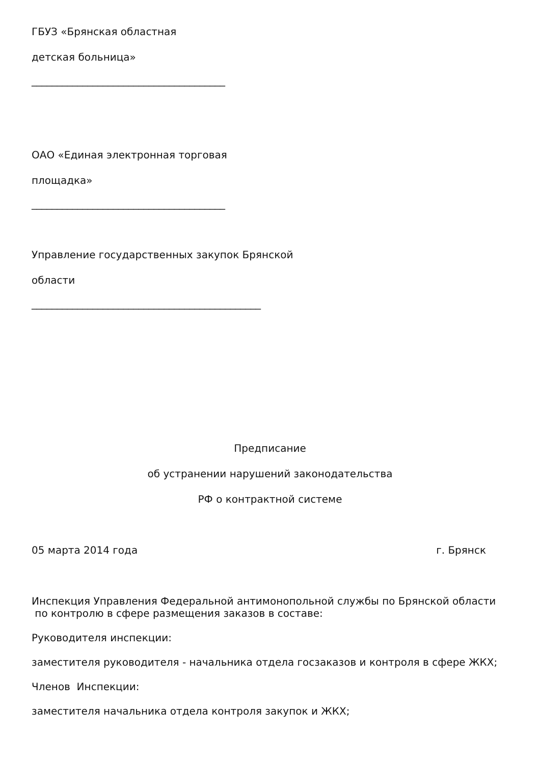ГБУЗ «Брянская областная
детская больница»
______________________________________
ОАО «Единая электронная торговая
площадка»
______________________________________
Управление государственных закупок Брянской
области
_____________________________________________
Предписание
об устранении нарушений законодательства
РФ о контрактной системе
05 марта 2014 года г. Брянск
Инспекция Управления Федеральной антимонопольной службы по Брянской области по контролю в сфере размещения заказов в составе:
Руководителя инспекции:
заместителя руководителя - начальника отдела госзаказов и контроля в сфере ЖКХ;
Членов Инспекции:
заместителя начальника отдела контроля закупок и ЖКХ;